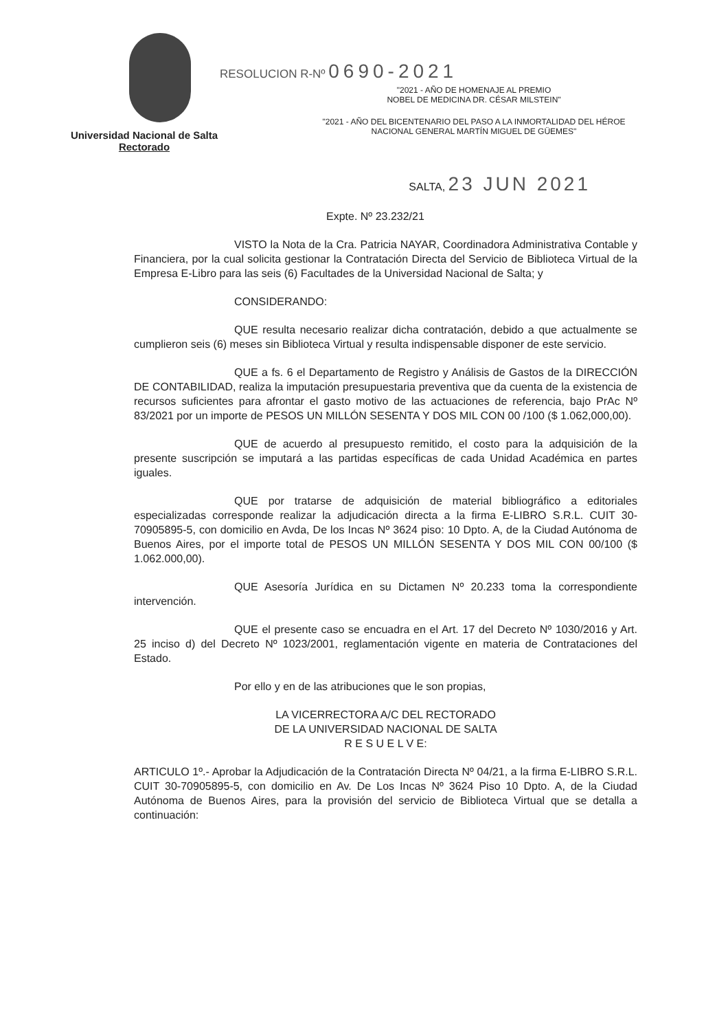Universidad Nacional de Salta
Rectorado
RESOLUCION R-Nº 0690-2021
"2021 - AÑO DE HOMENAJE AL PREMIO
NOBEL DE MEDICINA DR. CÉSAR MILSTEIN"
"2021 - AÑO DEL BICENTENARIO DEL PASO A LA INMORTALIDAD DEL HÉROE
NACIONAL GENERAL MARTÍN MIGUEL DE GÜEMES"
SALTA, 23 JUN 2021
Expte. Nº 23.232/21
VISTO la Nota de la Cra. Patricia NAYAR, Coordinadora Administrativa Contable y Financiera, por la cual solicita gestionar la Contratación Directa del Servicio de Biblioteca Virtual de la Empresa E-Libro para las seis (6) Facultades de la Universidad Nacional de Salta; y
CONSIDERANDO:
QUE resulta necesario realizar dicha contratación, debido a que actualmente se cumplieron seis (6) meses sin Biblioteca Virtual y resulta indispensable disponer de este servicio.
QUE a fs. 6 el Departamento de Registro y Análisis de Gastos de la DIRECCIÓN DE CONTABILIDAD, realiza la imputación presupuestaria preventiva que da cuenta de la existencia de recursos suficientes para afrontar el gasto motivo de las actuaciones de referencia, bajo PrAc Nº 83/2021 por un importe de PESOS UN MILLÓN SESENTA Y DOS MIL CON 00 /100 ($ 1.062,000,00).
QUE de acuerdo al presupuesto remitido, el costo para la adquisición de la presente suscripción se imputará a las partidas específicas de cada Unidad Académica en partes iguales.
QUE por tratarse de adquisición de material bibliográfico a editoriales especializadas corresponde realizar la adjudicación directa a la firma E-LIBRO S.R.L. CUIT 30-70905895-5, con domicilio en Avda, De los Incas Nº 3624 piso: 10 Dpto. A, de la Ciudad Autónoma de Buenos Aires, por el importe total de PESOS UN MILLÓN SESENTA Y DOS MIL CON 00/100 ($ 1.062.000,00).
QUE Asesoría Jurídica en su Dictamen Nº 20.233 toma la correspondiente intervención.
QUE el presente caso se encuadra en el Art. 17 del Decreto Nº 1030/2016 y Art. 25 inciso d) del Decreto Nº 1023/2001, reglamentación vigente en materia de Contrataciones del Estado.
Por ello y en de las atribuciones que le son propias,
LA VICERRECTORA A/C DEL RECTORADO
DE LA UNIVERSIDAD NACIONAL DE SALTA
R E S U E L V E:
ARTICULO 1º.- Aprobar la Adjudicación de la Contratación Directa Nº 04/21, a la firma E-LIBRO S.R.L. CUIT 30-70905895-5, con domicilio en Av. De Los Incas Nº 3624 Piso 10 Dpto. A, de la Ciudad Autónoma de Buenos Aires, para la provisión del servicio de Biblioteca Virtual que se detalla a continuación: